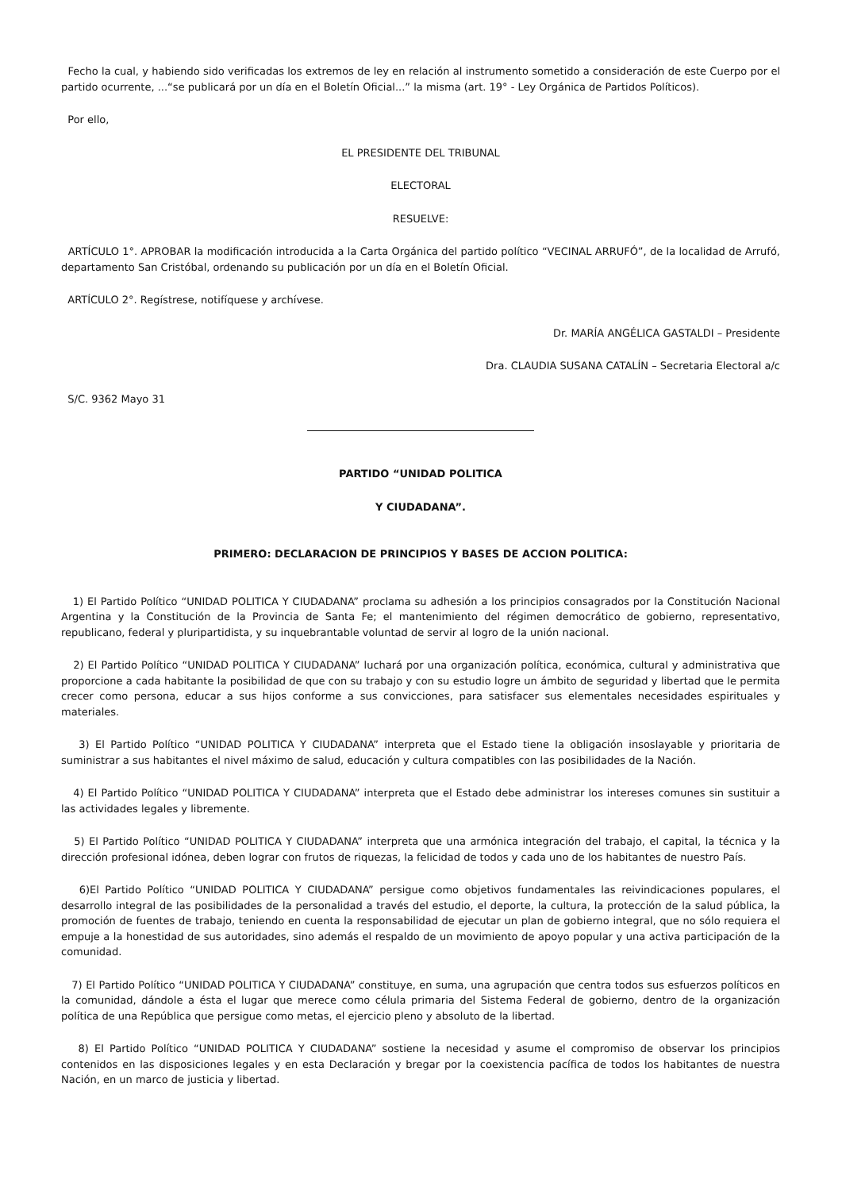Fecho la cual, y habiendo sido verificadas los extremos de ley en relación al instrumento sometido a consideración de este Cuerpo por el partido ocurrente, ...“se publicará por un día en el Boletín Oficial...” la misma (art. 19° - Ley Orgánica de Partidos Políticos).
Por ello,
EL PRESIDENTE DEL TRIBUNAL
ELECTORAL
RESUELVE:
ARTÍCULO 1°. APROBAR la modificación introducida a la Carta Orgánica del partido político “VECINAL ARRUFÓ”, de la localidad de Arrufó, departamento San Cristóbal, ordenando su publicación por un día en el Boletín Oficial.
ARTÍCULO 2°. Regístrese, notifíquese y archívese.
Dr. MARÍA ANGÉLICA GASTALDI – Presidente
Dra. CLAUDIA SUSANA CATALÍN – Secretaria Electoral a/c
S/C. 9362 Mayo 31
PARTIDO “UNIDAD POLITICA
Y CIUDADANA”.
PRIMERO: DECLARACION DE PRINCIPIOS Y BASES DE ACCION POLITICA:
1) El Partido Político “UNIDAD POLITICA Y CIUDADANA” proclama su adhesión a los principios consagrados por la Constitución Nacional Argentina y la Constitución de la Provincia de Santa Fe; el mantenimiento del régimen democrático de gobierno, representativo, republicano, federal y pluripartidista, y su inquebrantable voluntad de servir al logro de la unión nacional.
2) El Partido Político “UNIDAD POLITICA Y CIUDADANA” luchará por una organización política, económica, cultural y administrativa que proporcione a cada habitante la posibilidad de que con su trabajo y con su estudio logre un ámbito de seguridad y libertad que le permita crecer como persona, educar a sus hijos conforme a sus convicciones, para satisfacer sus elementales necesidades espirituales y materiales.
3) El Partido Político “UNIDAD POLITICA Y CIUDADANA” interpreta que el Estado tiene la obligación insoslayable y prioritaria de suministrar a sus habitantes el nivel máximo de salud, educación y cultura compatibles con las posibilidades de la Nación.
4) El Partido Político “UNIDAD POLITICA Y CIUDADANA” interpreta que el Estado debe administrar los intereses comunes sin sustituir a las actividades legales y libremente.
5) El Partido Político “UNIDAD POLITICA Y CIUDADANA” interpreta que una armónica integración del trabajo, el capital, la técnica y la dirección profesional idónea, deben lograr con frutos de riquezas, la felicidad de todos y cada uno de los habitantes de nuestro País.
6)El Partido Político “UNIDAD POLITICA Y CIUDADANA” persigue como objetivos fundamentales las reivindicaciones populares, el desarrollo integral de las posibilidades de la personalidad a través del estudio, el deporte, la cultura, la protección de la salud pública, la promoción de fuentes de trabajo, teniendo en cuenta la responsabilidad de ejecutar un plan de gobierno integral, que no sólo requiera el empuje a la honestidad de sus autoridades, sino además el respaldo de un movimiento de apoyo popular y una activa participación de la comunidad.
7) El Partido Político “UNIDAD POLITICA Y CIUDADANA” constituye, en suma, una agrupación que centra todos sus esfuerzos políticos en la comunidad, dándole a ésta el lugar que merece como célula primaria del Sistema Federal de gobierno, dentro de la organización política de una República que persigue como metas, el ejercicio pleno y absoluto de la libertad.
8) El Partido Político “UNIDAD POLITICA Y CIUDADANA” sostiene la necesidad y asume el compromiso de observar los principios contenidos en las disposiciones legales y en esta Declaración y bregar por la coexistencia pacífica de todos los habitantes de nuestra Nación, en un marco de justicia y libertad.